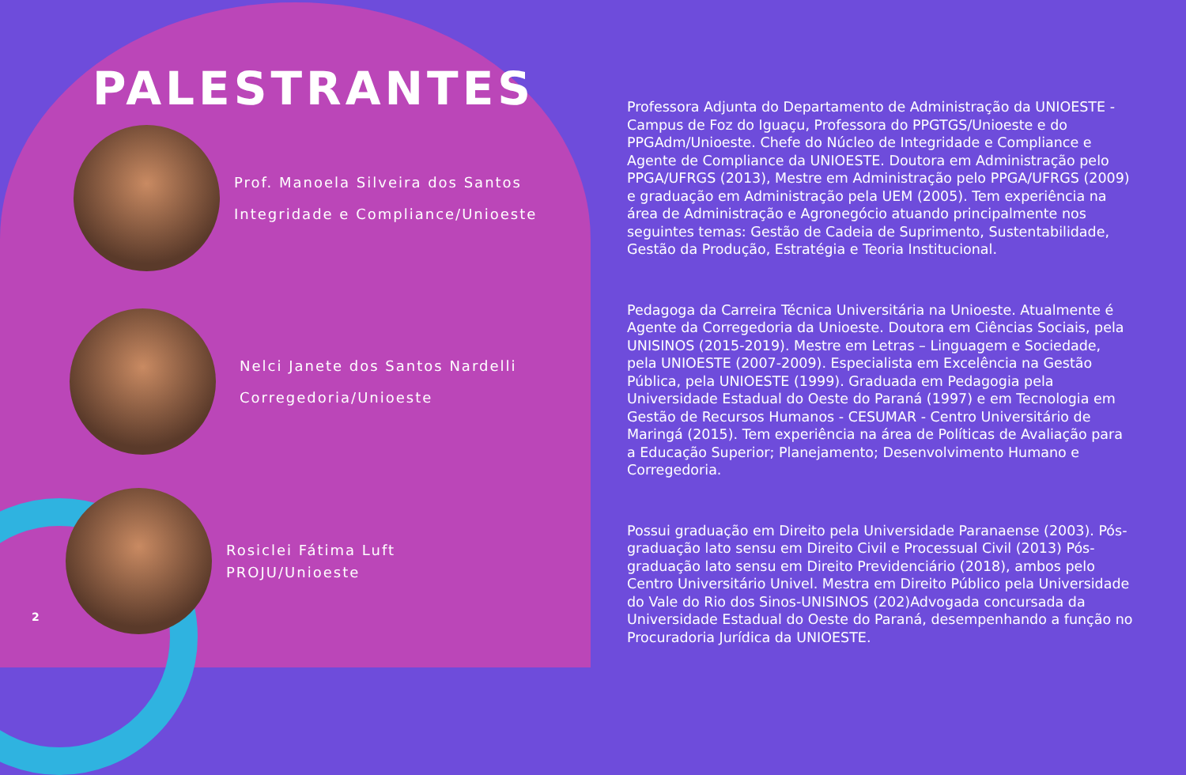PALESTRANTES
Prof. Manoela Silveira dos Santos
Integridade e Compliance/Unioeste
Nelci Janete dos Santos Nardelli
Corregedoria/Unioeste
Rosiclei Fátima Luft
PROJU/Unioeste
2
Professora Adjunta do Departamento de Administração da UNIOESTE - Campus de Foz do Iguaçu, Professora do PPGTGS/Unioeste e do PPGAdm/Unioeste. Chefe do Núcleo de Integridade e Compliance e Agente de Compliance da UNIOESTE. Doutora em Administração pelo PPGA/UFRGS (2013), Mestre em Administração pelo PPGA/UFRGS (2009) e graduação em Administração pela UEM (2005). Tem experiência na área de Administração e Agronegócio atuando principalmente nos seguintes temas: Gestão de Cadeia de Suprimento, Sustentabilidade, Gestão da Produção, Estratégia e Teoria Institucional.
Pedagoga da Carreira Técnica Universitária na Unioeste. Atualmente é Agente da Corregedoria da Unioeste. Doutora em Ciências Sociais, pela UNISINOS (2015-2019). Mestre em Letras – Linguagem e Sociedade, pela UNIOESTE (2007-2009). Especialista em Excelência na Gestão Pública, pela UNIOESTE (1999). Graduada em Pedagogia pela Universidade Estadual do Oeste do Paraná (1997) e em Tecnologia em Gestão de Recursos Humanos - CESUMAR - Centro Universitário de Maringá (2015). Tem experiência na área de Políticas de Avaliação para a Educação Superior; Planejamento; Desenvolvimento Humano e Corregedoria.
Possui graduação em Direito pela Universidade Paranaense (2003). Pós-graduação lato sensu em Direito Civil e Processual Civil (2013) Pós-graduação lato sensu em Direito Previdenciário (2018), ambos pelo Centro Universitário Univel. Mestra em Direito Público pela Universidade do Vale do Rio dos Sinos-UNISINOS (202)Advogada concursada da Universidade Estadual do Oeste do Paraná, desempenhando a função no Procuradoria Jurídica da UNIOESTE.